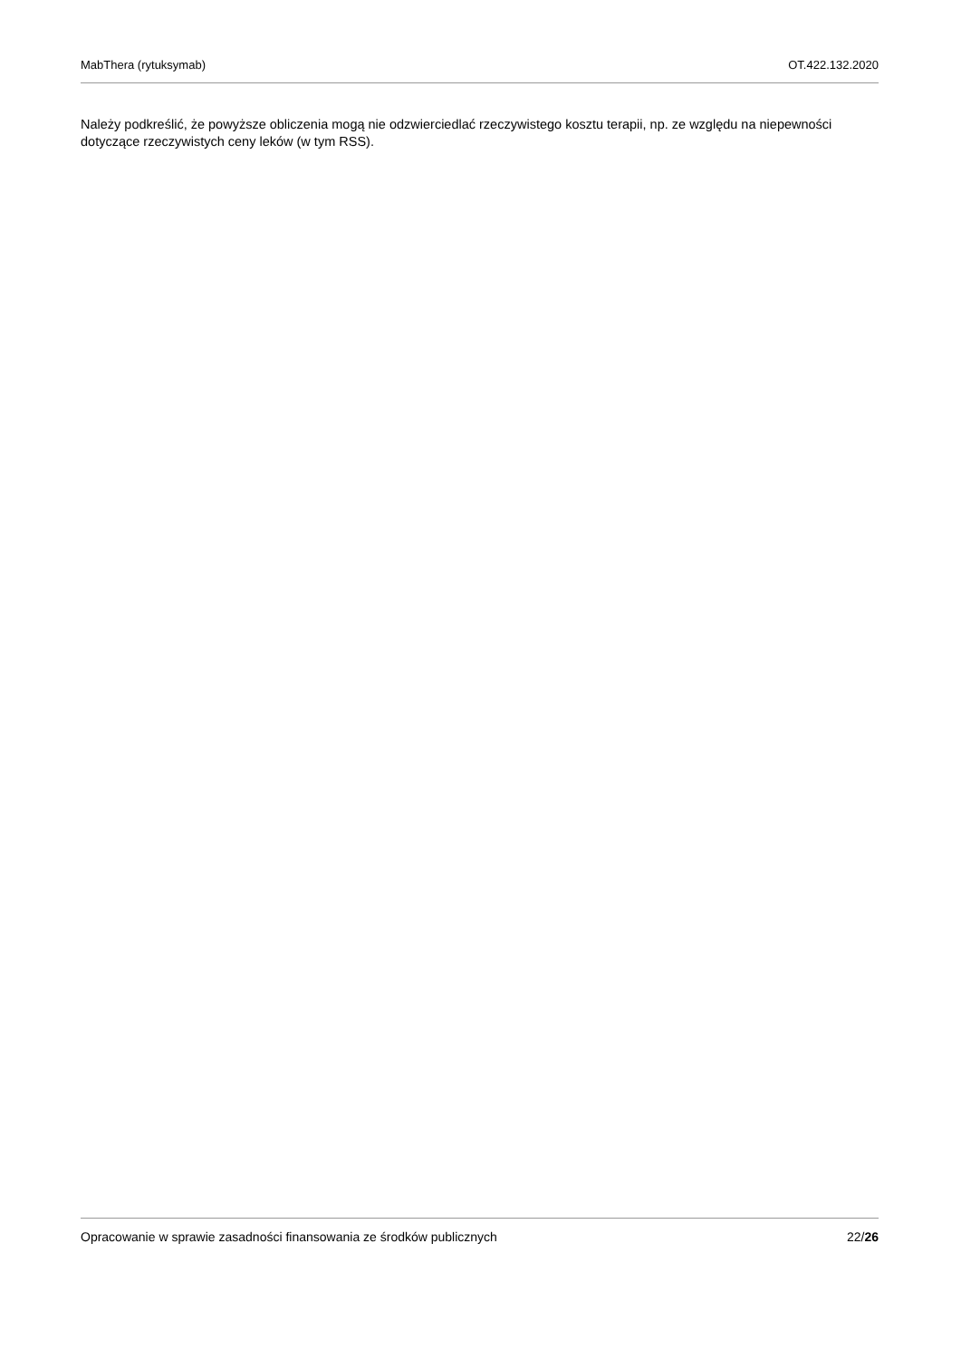MabThera (rytuksymab) OT.422.132.2020
Należy podkreślić, że powyższe obliczenia mogą nie odzwierciedlać rzeczywistego kosztu terapii, np. ze względu na niepewności dotyczące rzeczywistych ceny leków (w tym RSS).
Opracowanie w sprawie zasadności finansowania ze środków publicznych 22/26